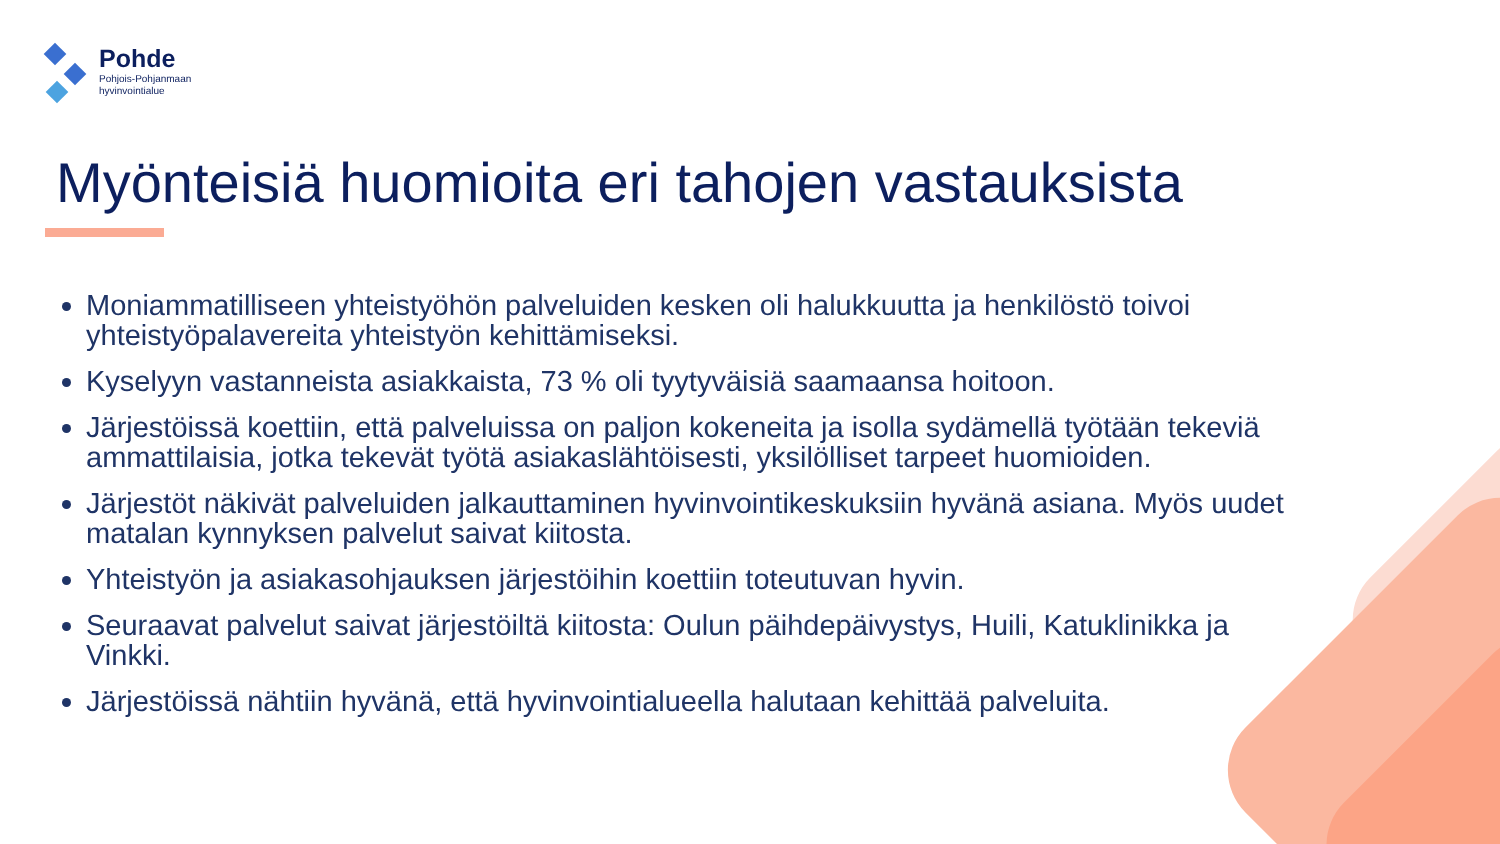Pohde
Pohjois-Pohjanmaan
hyvinvointialue
Myönteisiä huomioita eri tahojen vastauksista
Moniammatilliseen yhteistyöhön palveluiden kesken oli halukkuutta ja henkilöstö toivoi yhteistyöpalavereita yhteistyön kehittämiseksi.
Kyselyyn vastanneista asiakkaista, 73 % oli tyytyväisiä saamaansa hoitoon.
Järjestöissä koettiin, että palveluissa on paljon kokeneita ja isolla sydämellä työtään tekeviä ammattilaisia, jotka tekevät työtä asiakaslähtöisesti, yksilölliset tarpeet huomioiden.
Järjestöt näkivät palveluiden jalkauttaminen hyvinvointikeskuksiin hyvänä asiana. Myös uudet matalan kynnyksen palvelut saivat kiitosta.
Yhteistyön ja asiakasohjauksen järjestöihin koettiin toteutuvan hyvin.
Seuraavat palvelut saivat järjestöiltä kiitosta: Oulun päihdepäivystys, Huili, Katuklinikka ja Vinkki.
Järjestöissä nähtiin hyvänä, että hyvinvointialueella halutaan kehittää palveluita.